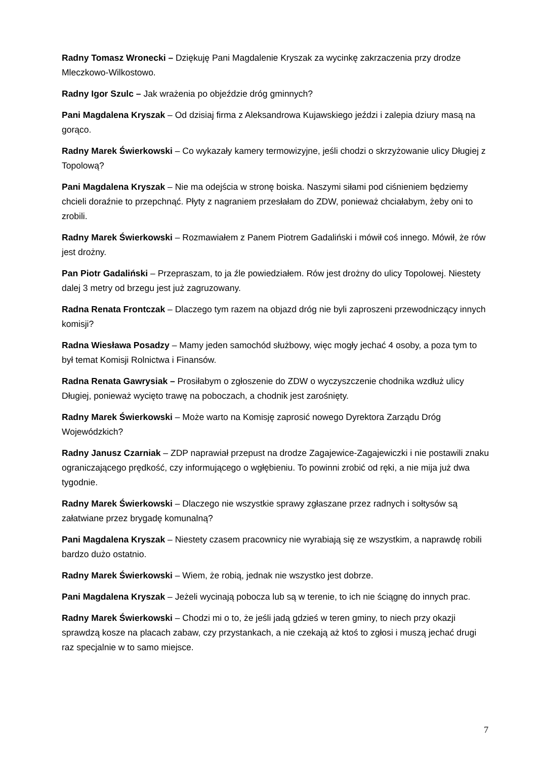Radny Tomasz Wronecki – Dziękuję Pani Magdalenie Kryszak za wycinkę zakrzaczenia przy drodze Mleczkowo-Wilkostowo.
Radny Igor Szulc – Jak wrażenia po objeździe dróg gminnych?
Pani Magdalena Kryszak – Od dzisiaj firma z Aleksandrowa Kujawskiego jeździ i zalepia dziury masą na gorąco.
Radny Marek Świerkowski – Co wykazały kamery termowizyjne, jeśli chodzi o skrzyżowanie ulicy Długiej z Topolową?
Pani Magdalena Kryszak – Nie ma odejścia w stronę boiska. Naszymi siłami pod ciśnieniem będziemy chcieli doraźnie to przepchnąć. Płyty z nagraniem przesłałam do ZDW, ponieważ chciałabym, żeby oni to zrobili.
Radny Marek Świerkowski – Rozmawiałem z Panem Piotrem Gadaliński i mówił coś innego. Mówił, że rów jest drożny.
Pan Piotr Gadaliński – Przepraszam, to ja źle powiedziałem. Rów jest drożny do ulicy Topolowej. Niestety dalej 3 metry od brzegu jest już zagruzowany.
Radna Renata Frontczak – Dlaczego tym razem na objazd dróg nie byli zaproszeni przewodniczący innych komisji?
Radna Wiesława Posadzy – Mamy jeden samochód służbowy, więc mogły jechać 4 osoby, a poza tym to był temat Komisji Rolnictwa i Finansów.
Radna Renata Gawrysiak – Prosiłabym o zgłoszenie do ZDW o wyczyszczenie chodnika wzdłuż ulicy Długiej, ponieważ wycięto trawę na poboczach, a chodnik jest zarośnięty.
Radny Marek Świerkowski – Może warto na Komisję zaprosić nowego Dyrektora Zarządu Dróg Wojewódzkich?
Radny Janusz Czarniak – ZDP naprawiał przepust na drodze Zagajewice-Zagajewiczki i nie postawili znaku ograniczającego prędkość, czy informującego o wgłębieniu. To powinni zrobić od ręki, a nie mija już dwa tygodnie.
Radny Marek Świerkowski – Dlaczego nie wszystkie sprawy zgłaszane przez radnych i sołtysów są załatwiane przez brygadę komunalną?
Pani Magdalena Kryszak – Niestety czasem pracownicy nie wyrabiają się ze wszystkim, a naprawdę robili bardzo dużo ostatnio.
Radny Marek Świerkowski – Wiem, że robią, jednak nie wszystko jest dobrze.
Pani Magdalena Kryszak – Jeżeli wycinają pobocza lub są w terenie, to ich nie ściągnę do innych prac.
Radny Marek Świerkowski – Chodzi mi o to, że jeśli jadą gdzieś w teren gminy, to niech przy okazji sprawdzą kosze na placach zabaw, czy przystankach, a nie czekają aż ktoś to zgłosi i muszą jechać drugi raz specjalnie w to samo miejsce.
7